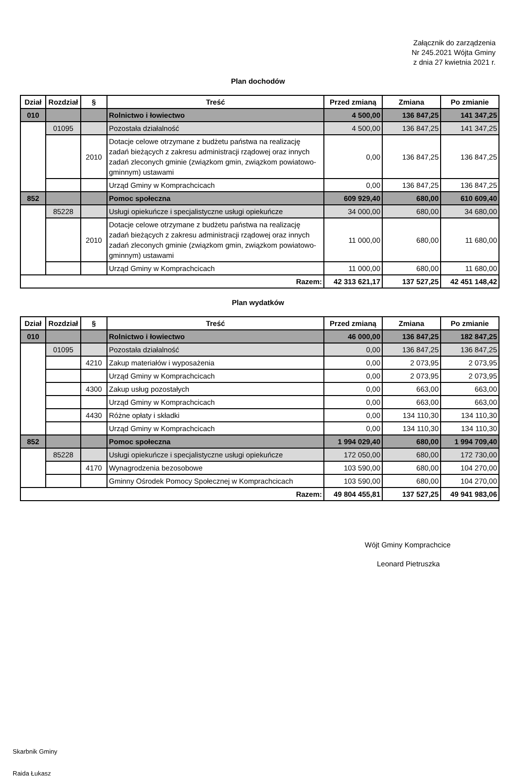Załącznik do zarządzenia
Nr 245.2021 Wójta Gminy
z dnia 27 kwietnia 2021 r.
Plan dochodów
| Dział | Rozdział | § | Treść | Przed zmianą | Zmiana | Po zmianie |
| --- | --- | --- | --- | --- | --- | --- |
| 010 | | | Rolnictwo i łowiectwo | 4 500,00 | 136 847,25 | 141 347,25 |
| | 01095 | | Pozostała działalność | 4 500,00 | 136 847,25 | 141 347,25 |
| | | 2010 | Dotacje celowe otrzymane z budżetu państwa na realizację zadań bieżących z zakresu administracji rządowej oraz innych zadań zleconych gminie (związkom gmin, związkom powiatowo-gminnym) ustawami | 0,00 | 136 847,25 | 136 847,25 |
| | | | Urząd Gminy w Komprachcicach | 0,00 | 136 847,25 | 136 847,25 |
| 852 | | | Pomoc społeczna | 609 929,40 | 680,00 | 610 609,40 |
| | 85228 | | Usługi opiekuńcze i specjalistyczne usługi opiekuńcze | 34 000,00 | 680,00 | 34 680,00 |
| | | 2010 | Dotacje celowe otrzymane z budżetu państwa na realizację zadań bieżących z zakresu administracji rządowej oraz innych zadań zleconych gminie (związkom gmin, związkom powiatowo-gminnym) ustawami | 11 000,00 | 680,00 | 11 680,00 |
| | | | Urząd Gminy w Komprachcicach | 11 000,00 | 680,00 | 11 680,00 |
| Razem: | | | | 42 313 621,17 | 137 527,25 | 42 451 148,42 |
Plan wydatków
| Dział | Rozdział | § | Treść | Przed zmianą | Zmiana | Po zmianie |
| --- | --- | --- | --- | --- | --- | --- |
| 010 | | | Rolnictwo i łowiectwo | 46 000,00 | 136 847,25 | 182 847,25 |
| | 01095 | | Pozostała działalność | 0,00 | 136 847,25 | 136 847,25 |
| | | 4210 | Zakup materiałów i wyposażenia | 0,00 | 2 073,95 | 2 073,95 |
| | | | Urząd Gminy w Komprachcicach | 0,00 | 2 073,95 | 2 073,95 |
| | | 4300 | Zakup usług pozostałych | 0,00 | 663,00 | 663,00 |
| | | | Urząd Gminy w Komprachcicach | 0,00 | 663,00 | 663,00 |
| | | 4430 | Różne opłaty i składki | 0,00 | 134 110,30 | 134 110,30 |
| | | | Urząd Gminy w Komprachcicach | 0,00 | 134 110,30 | 134 110,30 |
| 852 | | | Pomoc społeczna | 1 994 029,40 | 680,00 | 1 994 709,40 |
| | 85228 | | Usługi opiekuńcze i specjalistyczne usługi opiekuńcze | 172 050,00 | 680,00 | 172 730,00 |
| | | 4170 | Wynagrodzenia bezosobowe | 103 590,00 | 680,00 | 104 270,00 |
| | | | Gminny Ośrodek Pomocy Społecznej w Komprachcicach | 103 590,00 | 680,00 | 104 270,00 |
| Razem: | | | | 49 804 455,81 | 137 527,25 | 49 941 983,06 |
Wójt Gminy Komprachcice
Leonard Pietruszka
Skarbnik Gminy
Raida Łukasz